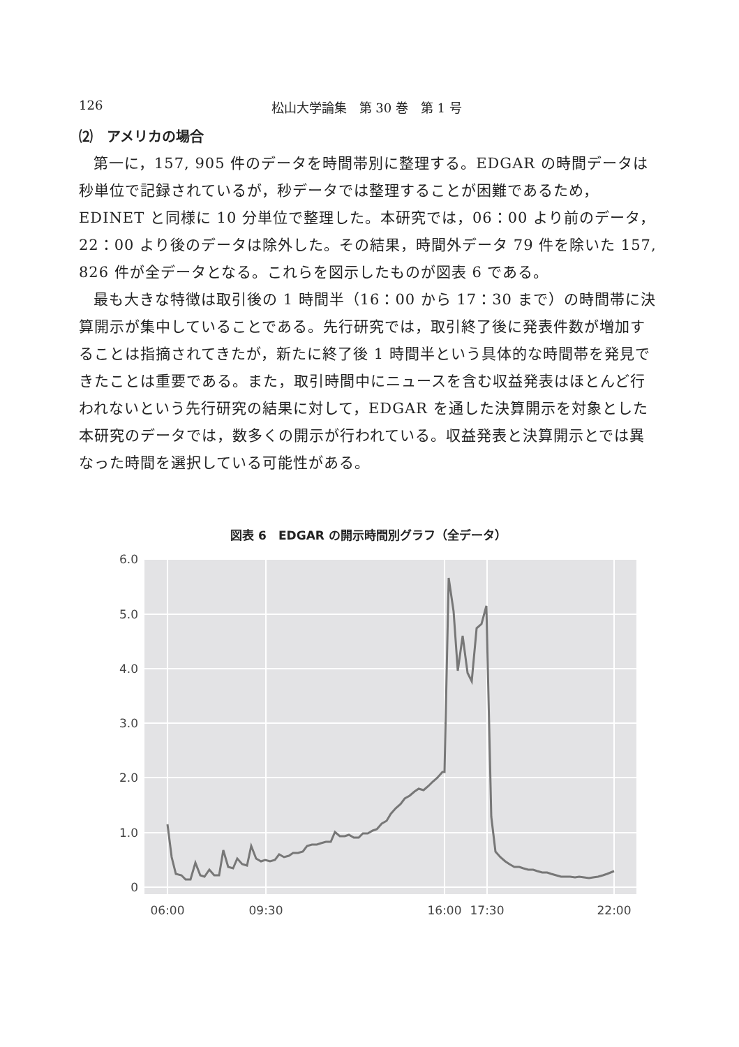126 松山大学論集　第 30 巻　第 1 号
⑵　アメリカの場合
第一に，157, 905 件のデータを時間帯別に整理する。EDGAR の時間データは秒単位で記録されているが，秒データでは整理することが困難であるため，EDINET と同様に 10 分単位で整理した。本研究では，06：00 より前のデータ，22：00 より後のデータは除外した。その結果，時間外データ 79 件を除いた 157, 826 件が全データとなる。これらを図示したものが図表 6 である。
最も大きな特徴は取引後の 1 時間半（16：00 から 17：30 まで）の時間帯に決算開示が集中していることである。先行研究では，取引終了後に発表件数が増加することは指摘されてきたが，新たに終了後 1 時間半という具体的な時間帯を発見できたことは重要である。また，取引時間中にニュースを含む収益発表はほとんど行われないという先行研究の結果に対して，EDGAR を通した決算開示を対象とした本研究のデータでは，数多くの開示が行われている。収益発表と決算開示とでは異なった時間を選択している可能性がある。
図表 6　EDGAR の開示時間別グラフ（全データ）
6.0
5.0
4.0
3.0
2.0
1.0
0
06:00
09:30
16:00
17:30
22:00